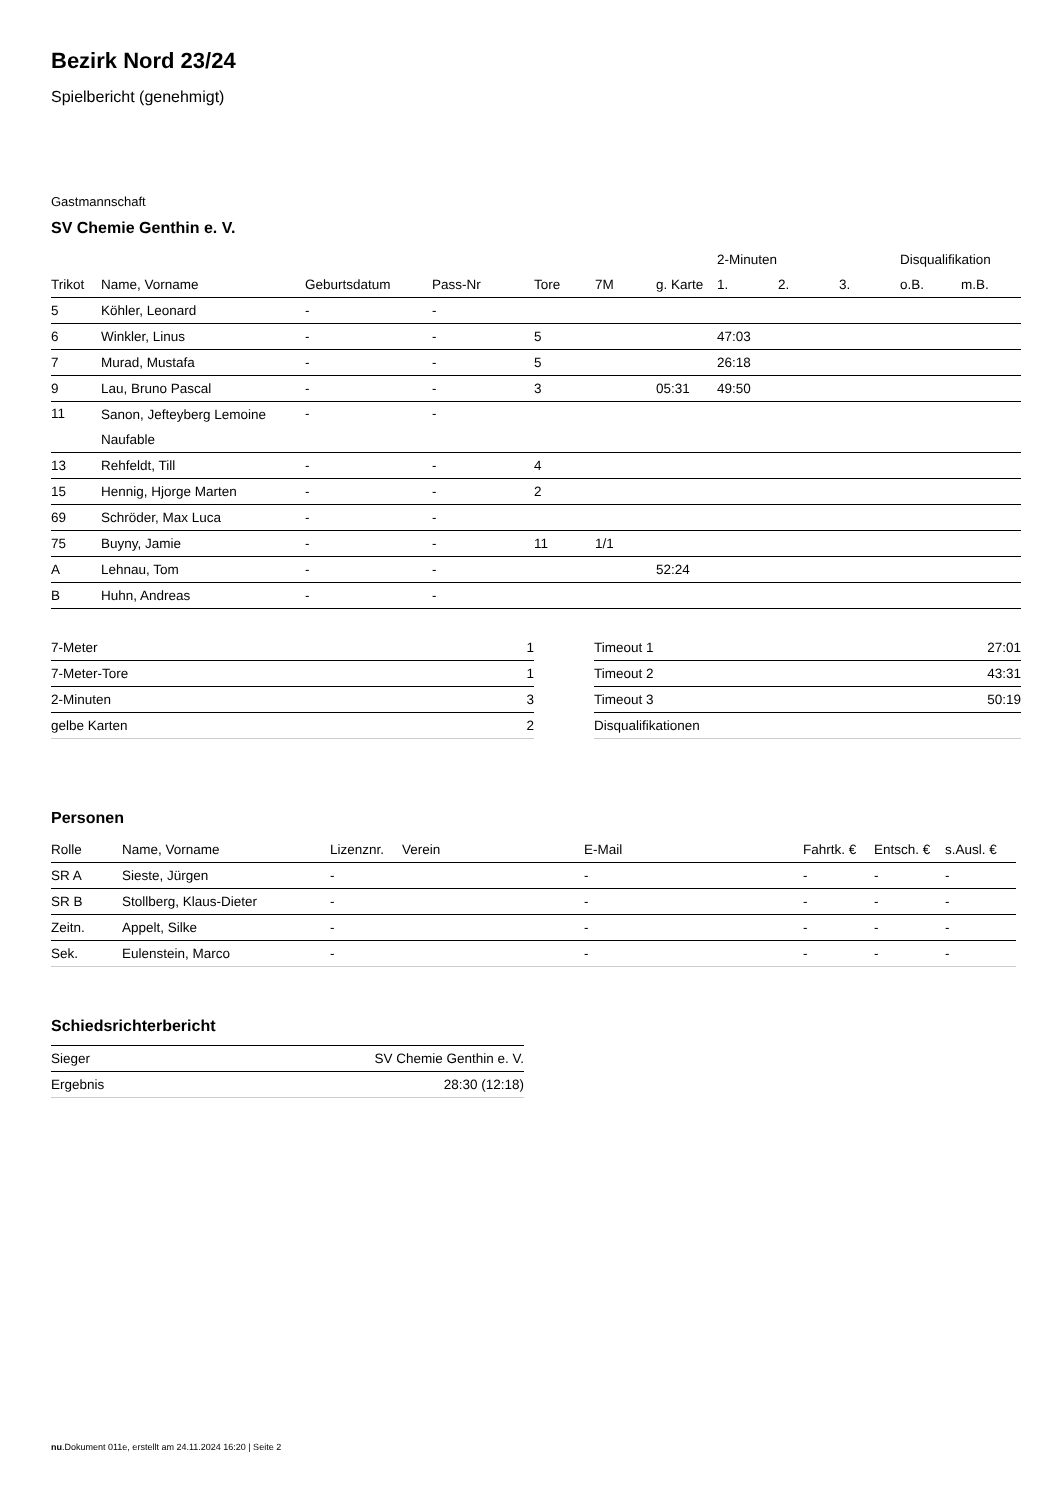Bezirk Nord 23/24
Spielbericht (genehmigt)
Gastmannschaft
SV Chemie Genthin e. V.
| | | | | | | | 2-Minuten | | | Disqualifikation | |
| --- | --- | --- | --- | --- | --- | --- | --- | --- | --- | --- | --- |
| Trikot | Name, Vorname | Geburtsdatum | Pass-Nr | Tore | 7M | g. Karte | 1. | 2. | 3. | o.B. | m.B. |
| 5 | Köhler, Leonard | - | - | | | | | | | | |
| 6 | Winkler, Linus | - | - | 5 | | | 47:03 | | | | |
| 7 | Murad, Mustafa | - | - | 5 | | | 26:18 | | | | |
| 9 | Lau, Bruno Pascal | - | - | 3 | | 05:31 | 49:50 | | | | |
| 11 | Sanon, Jefteyberg Lemoine Naufable | - | - | | | | | | | | |
| 13 | Rehfeldt, Till | - | - | 4 | | | | | | | |
| 15 | Hennig, Hjorge Marten | - | - | 2 | | | | | | | |
| 69 | Schröder, Max Luca | - | - | | | | | | | | |
| 75 | Buyny, Jamie | - | - | 11 | 1/1 | | | | | | |
| A | Lehnau, Tom | - | - | | | 52:24 | | | | | |
| B | Huhn, Andreas | - | - | | | | | | | | |
| 7-Meter | 1 |
| 7-Meter-Tore | 1 |
| 2-Minuten | 3 |
| gelbe Karten | 2 |
| Timeout 1 | 27:01 |
| Timeout 2 | 43:31 |
| Timeout 3 | 50:19 |
| Disqualifikationen | |
Personen
| Rolle | Name, Vorname | Lizenznr. | Verein | E-Mail | Fahrtk. € | Entsch. € | s.Ausl. € |
| --- | --- | --- | --- | --- | --- | --- | --- |
| SR A | Sieste, Jürgen | - | | - | - | - | - |
| SR B | Stollberg, Klaus-Dieter | - | | - | - | - | - |
| Zeitn. | Appelt, Silke | - | | - | - | - | - |
| Sek. | Eulenstein, Marco | - | | - | - | - | - |
Schiedsrichterbericht
| Sieger | SV Chemie Genthin e. V. |
| Ergebnis | 28:30 (12:18) |
nu.Dokument 011e, erstellt am 24.11.2024 16:20 | Seite 2